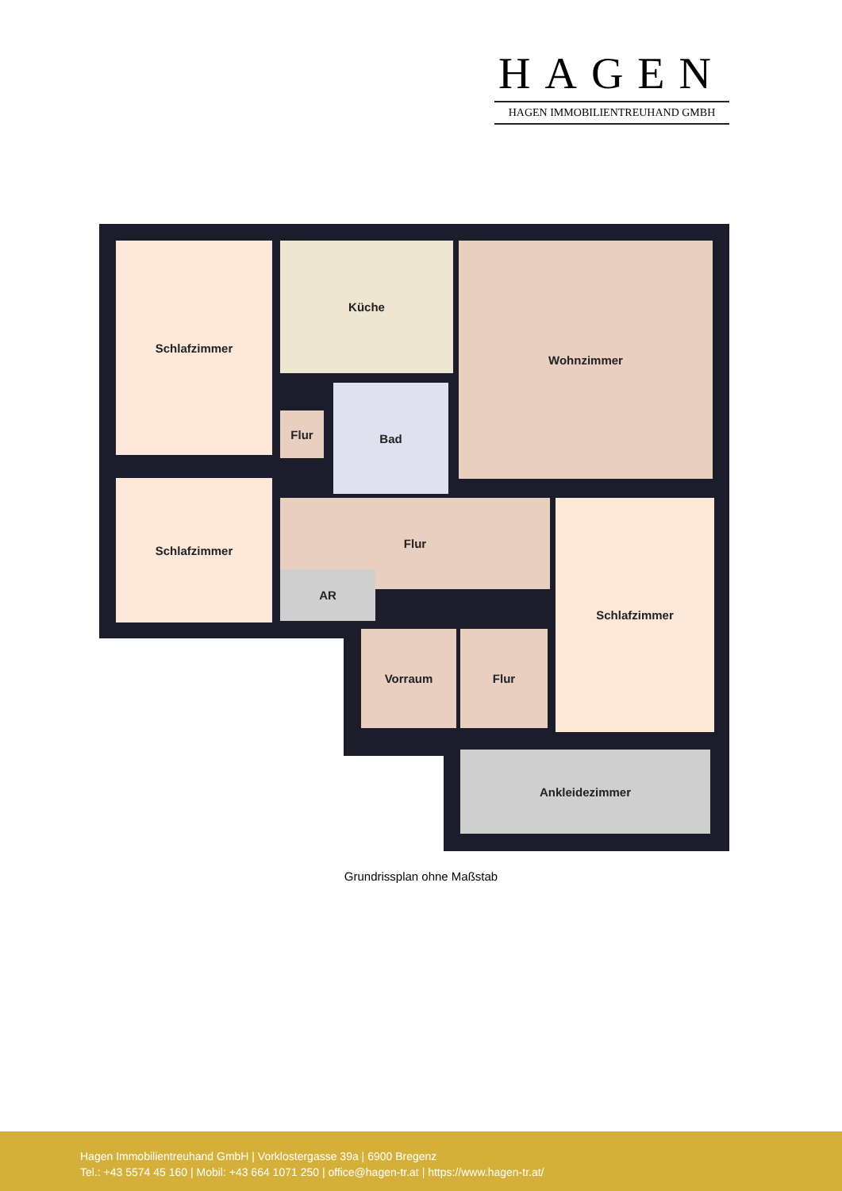HAGEN
HAGEN IMMOBILIENTREUHAND GMBH
Schlafzimmer Küche Wohnzimmer
Flur
Bad
Schlafzimmer
Flur
AR
Schlafzimmer
Vorraum Flur
Ankleidezimmer
Grundrissplan ohne Maßstab
Hagen Immobilientreuhand GmbH | Vorklostergasse 39a | 6900 Bregenz
Tel.: +43 5574 45 160 | Mobil: +43 664 1071 250 | office@hagen-tr.at | https://www.hagen-tr.at/